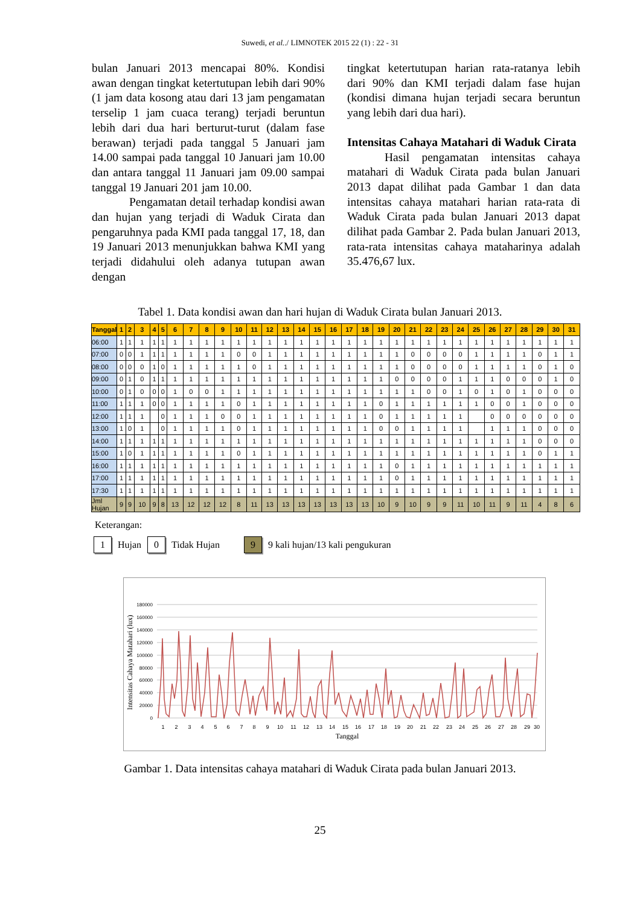Suwedi, et al../ LIMNOTEK 2015 22 (1) : 22 - 31
bulan Januari 2013 mencapai 80%. Kondisi awan dengan tingkat ketertutupan lebih dari 90% (1 jam data kosong atau dari 13 jam pengamatan terselip 1 jam cuaca terang) terjadi beruntun lebih dari dua hari berturut-turut (dalam fase berawan) terjadi pada tanggal 5 Januari jam 14.00 sampai pada tanggal 10 Januari jam 10.00 dan antara tanggal 11 Januari jam 09.00 sampai tanggal 19 Januari 201 jam 10.00.
Pengamatan detail terhadap kondisi awan dan hujan yang terjadi di Waduk Cirata dan pengaruhnya pada KMI pada tanggal 17, 18, dan 19 Januari 2013 menunjukkan bahwa KMI yang terjadi didahului oleh adanya tutupan awan dengan
tingkat ketertutupan harian rata-ratanya lebih dari 90% dan KMI terjadi dalam fase hujan (kondisi dimana hujan terjadi secara beruntun yang lebih dari dua hari).
Intensitas Cahaya Matahari di Waduk Cirata
Hasil pengamatan intensitas cahaya matahari di Waduk Cirata pada bulan Januari 2013 dapat dilihat pada Gambar 1 dan data intensitas cahaya matahari harian rata-rata di Waduk Cirata pada bulan Januari 2013 dapat dilihat pada Gambar 2. Pada bulan Januari 2013, rata-rata intensitas cahaya mataharinya adalah 35.476,67 lux.
Tabel 1. Data kondisi awan dan hari hujan di Waduk Cirata bulan Januari 2013.
| Tanggal | 1 | 2 | 3 | 4 | 5 | 6 | 7 | 8 | 9 | 10 | 11 | 12 | 13 | 14 | 15 | 16 | 17 | 18 | 19 | 20 | 21 | 22 | 23 | 24 | 25 | 26 | 27 | 28 | 29 | 30 | 31 |
| --- | --- | --- | --- | --- | --- | --- | --- | --- | --- | --- | --- | --- | --- | --- | --- | --- | --- | --- | --- | --- | --- | --- | --- | --- | --- | --- | --- | --- | --- | --- | --- |
| 06:00 | 1 | 1 | 1 | 1 | 1 | 1 | 1 | 1 | 1 | 1 | 1 | 1 | 1 | 1 | 1 | 1 | 1 | 1 | 1 | 1 | 1 | 1 | 1 | 1 | 1 | 1 | 1 | 1 | 1 | 1 | 1 |
| 07:00 | 0 | 0 | 1 | 1 | 1 | 1 | 1 | 1 | 1 | 0 | 0 | 1 | 1 | 1 | 1 | 1 | 1 | 1 | 1 | 1 | 0 | 0 | 0 | 0 | 1 | 1 | 1 | 1 | 0 | 1 | 1 |
| 08:00 | 0 | 0 | 0 | 1 | 0 | 1 | 1 | 1 | 1 | 1 | 0 | 1 | 1 | 1 | 1 | 1 | 1 | 1 | 1 | 1 | 0 | 0 | 0 | 0 | 1 | 1 | 1 | 1 | 0 | 1 | 0 |
| 09:00 | 0 | 1 | 0 | 1 | 1 | 1 | 1 | 1 | 1 | 1 | 1 | 1 | 1 | 1 | 1 | 1 | 1 | 1 | 1 | 0 | 0 | 0 | 0 | 1 | 1 | 1 | 0 | 0 | 0 | 1 | 0 |
| 10:00 | 0 | 1 | 0 | 0 | 0 | 1 | 0 | 0 | 1 | 1 | 1 | 1 | 1 | 1 | 1 | 1 | 1 | 1 | 1 | 1 | 1 | 0 | 0 | 1 | 0 | 1 | 0 | 1 | 0 | 0 | 0 |
| 11:00 | 1 | 1 | 1 | 0 | 0 | 1 | 1 | 1 | 1 | 0 | 1 | 1 | 1 | 1 | 1 | 1 | 1 | 1 | 0 | 1 | 1 | 1 | 1 | 1 | 1 | 0 | 0 | 1 | 0 | 0 | 0 |
| 12:00 | 1 | 1 | 1 | | 0 | 1 | 1 | 1 | 0 | 0 | 1 | 1 | 1 | 1 | 1 | 1 | 1 | 1 | 0 | 1 | 1 | 1 | 1 | 1 | | 0 | 0 | 0 | 0 | 0 | 0 |
| 13:00 | 1 | 0 | 1 | | 0 | 1 | 1 | 1 | 1 | 0 | 1 | 1 | 1 | 1 | 1 | 1 | 1 | 1 | 0 | 0 | 1 | 1 | 1 | 1 | | 1 | 1 | 1 | 0 | 0 | 0 |
| 14:00 | 1 | 1 | 1 | 1 | 1 | 1 | 1 | 1 | 1 | 1 | 1 | 1 | 1 | 1 | 1 | 1 | 1 | 1 | 1 | 1 | 1 | 1 | 1 | 1 | 1 | 1 | 1 | 1 | 0 | 0 | 0 |
| 15:00 | 1 | 0 | 1 | 1 | 1 | 1 | 1 | 1 | 1 | 0 | 1 | 1 | 1 | 1 | 1 | 1 | 1 | 1 | 1 | 1 | 1 | 1 | 1 | 1 | 1 | 1 | 1 | 1 | 0 | 1 | 1 |
| 16:00 | 1 | 1 | 1 | 1 | 1 | 1 | 1 | 1 | 1 | 1 | 1 | 1 | 1 | 1 | 1 | 1 | 1 | 1 | 1 | 0 | 1 | 1 | 1 | 1 | 1 | 1 | 1 | 1 | 1 | 1 | 1 |
| 17:00 | 1 | 1 | 1 | 1 | 1 | 1 | 1 | 1 | 1 | 1 | 1 | 1 | 1 | 1 | 1 | 1 | 1 | 1 | 1 | 0 | 1 | 1 | 1 | 1 | 1 | 1 | 1 | 1 | 1 | 1 | 1 |
| 17:30 | 1 | 1 | 1 | 1 | 1 | 1 | 1 | 1 | 1 | 1 | 1 | 1 | 1 | 1 | 1 | 1 | 1 | 1 | 1 | 1 | 1 | 1 | 1 | 1 | 1 | 1 | 1 | 1 | 1 | 1 | 1 |
| Jml Hujan | 9 | 9 | 10 | 9 | 8 | 13 | 12 | 12 | 12 | 8 | 11 | 13 | 13 | 13 | 13 | 13 | 13 | 13 | 10 | 9 | 10 | 9 | 9 | 11 | 10 | 11 | 9 | 11 | 4 | 8 | 6 |
Keterangan:
1
Hujan
0
Tidak Hujan
9
9 kali hujan/13 kali pengukuran
180000
160000
140000
120000
100000
80000
60000
40000
20000
0
Intensitas Cahaya Matahari (lux)
1
2
3
4
5
6
7
8
9
10
11
12
13
14
15
16
17
18
19
20
21
22
23
24
25
26
27
28
29
30
Tanggal
Gambar 1. Data intensitas cahaya matahari di Waduk Cirata pada bulan Januari 2013.
25